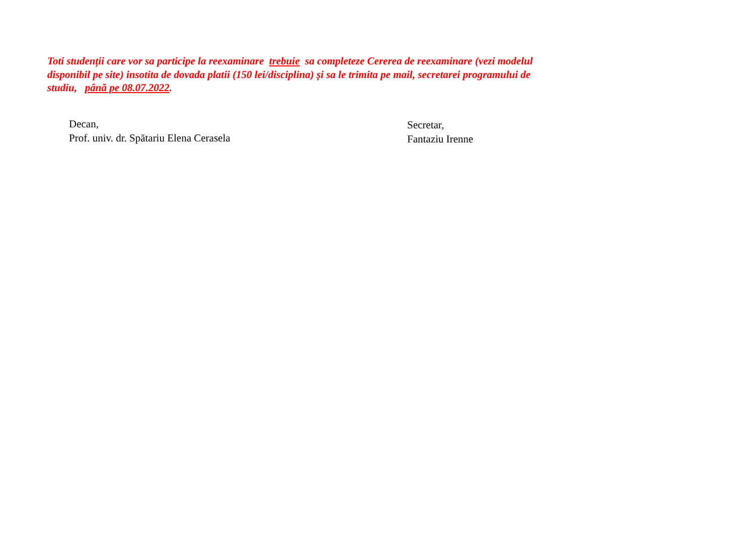Toti studenții care vor sa participe la reexaminare trebuie sa completeze Cererea de reexaminare (vezi modelul disponibil pe site) insotita de dovada platii (150 lei/disciplina) și sa le trimita pe mail, secretarei programului de studiu, până pe 08.07.2022.
Decan,
Prof. univ. dr. Spătariu Elena Cerasela
Secretar,
Fantaziu Irenne